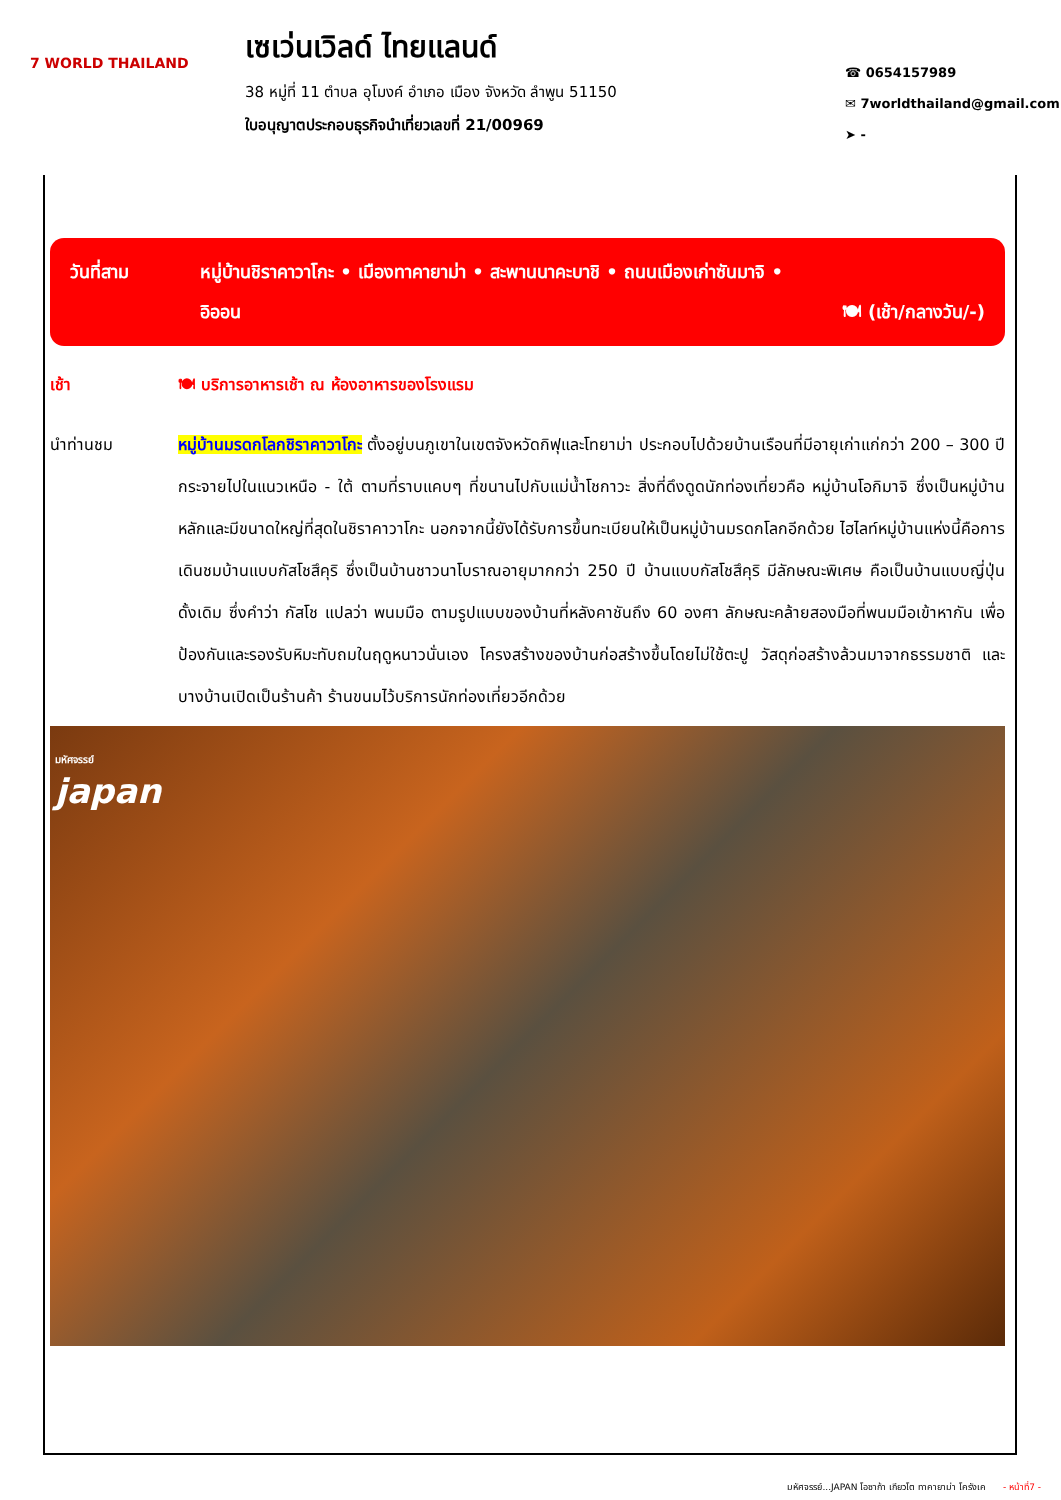7 WORLD THAILAND
เซเว่นเวิลด์ ไทยแลนด์
38 หมู่ที่ 11 ตำบล อุโมงค์ อำเภอ เมือง จังหวัด ลำพูน 51150
ใบอนุญาตประกอบธุรกิจนำเที่ยวเลขที่ 21/00969
☎ 0654157989
✉ 7worldthailand@gmail.com
➤ -
วันที่สาม หมู่บ้านชิราคาวาโกะ • เมืองทาคายาม่า • สะพานนาคะบาชิ • ถนนเมืองเก่าซันมาจิ •
อิออน 🍽 (เช้า/กลางวัน/-)
เช้า 🍽 บริการอาหารเช้า ณ ห้องอาหารของโรงแรม
นำท่านชม หมู่บ้านมรดกโลกชิราคาวาโกะ ตั้งอยู่บนภูเขาในเขตจังหวัดกิฟุและโทยาม่า ประกอบไปด้วยบ้านเรือนที่มีอายุเก่าแก่กว่า 200 – 300 ปี กระจายไปในแนวเหนือ - ใต้ ตามที่ราบแคบๆ ที่ขนานไปกับแม่น้ำโชกาวะ สิ่งที่ดึงดูดนักท่องเที่ยวคือ หมู่บ้านโอกิมาจิ ซึ่งเป็นหมู่บ้านหลักและมีขนาดใหญ่ที่สุดในชิราคาวาโกะ นอกจากนี้ยังได้รับการขึ้นทะเบียนให้เป็นหมู่บ้านมรดกโลกอีกด้วย ไฮไลท์หมู่บ้านแห่งนี้คือการเดินชมบ้านแบบกัสโชสึคุริ ซึ่งเป็นบ้านชาวนาโบราณอายุมากกว่า 250 ปี บ้านแบบกัสโชสึคุริ มีลักษณะพิเศษ คือเป็นบ้านแบบญี่ปุ่นดั้งเดิม ซึ่งคำว่า กัสโช แปลว่า พนมมือ ตามรูปแบบของบ้านที่หลังคาชันถึง 60 องศา ลักษณะคล้ายสองมือที่พนมมือเข้าหากัน เพื่อป้องกันและรองรับหิมะทับถมในฤดูหนาวนั่นเอง โครงสร้างของบ้านก่อสร้างขึ้นโดยไม่ใช้ตะปู วัสดุก่อสร้างล้วนมาจากธรรมชาติ และบางบ้านเปิดเป็นร้านค้า ร้านขนมไว้บริการนักท่องเที่ยวอีกด้วย
มหัศจรรย์
japan
มหัศจรรย์...JAPAN โอซาก้า เกียวโต ทาคายาม่า โครังเค - หน้าที่7 -